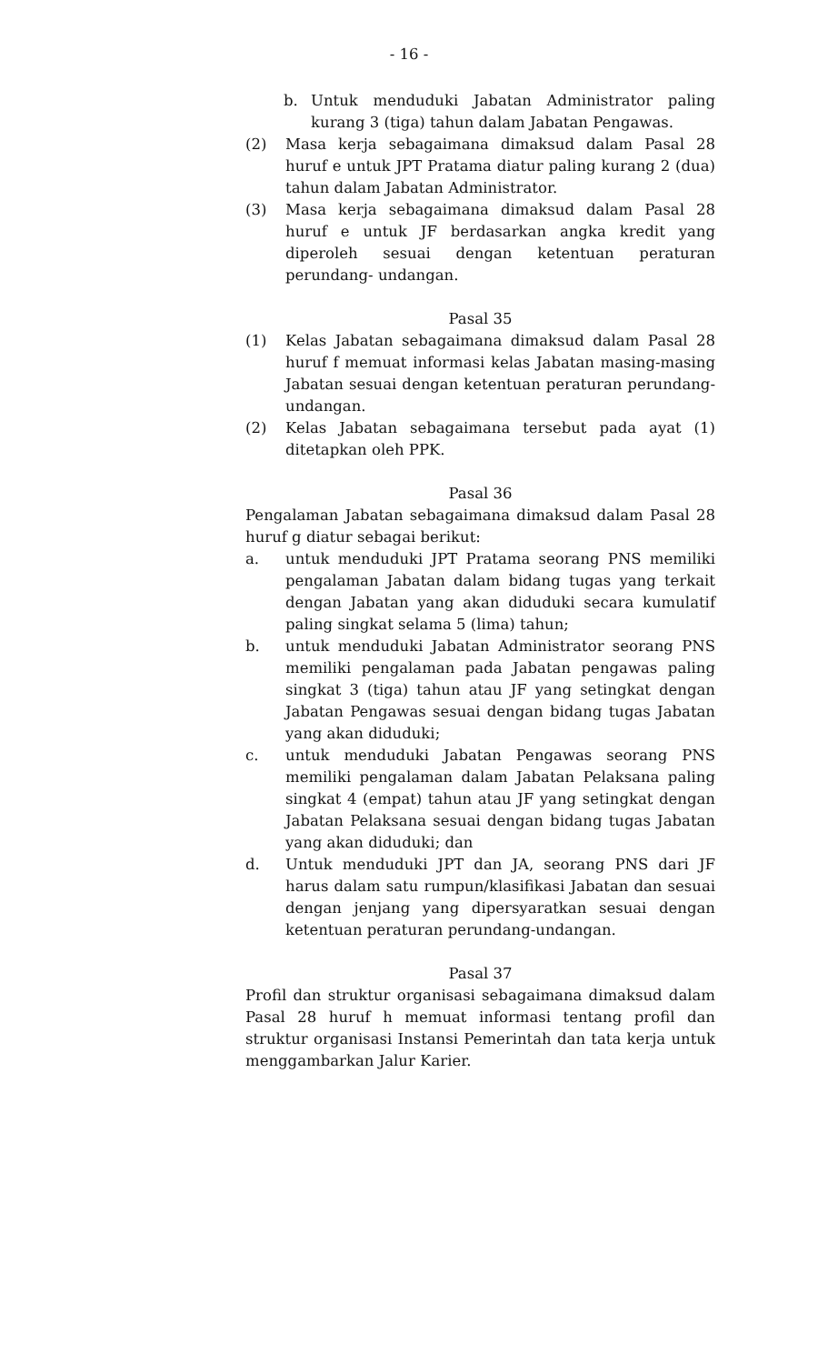- 16 -
b. Untuk menduduki Jabatan Administrator paling kurang 3 (tiga) tahun dalam Jabatan Pengawas.
(2) Masa kerja sebagaimana dimaksud dalam Pasal 28 huruf e untuk JPT Pratama diatur paling kurang 2 (dua) tahun dalam Jabatan Administrator.
(3) Masa kerja sebagaimana dimaksud dalam Pasal 28 huruf e untuk JF berdasarkan angka kredit yang diperoleh sesuai dengan ketentuan peraturan perundang- undangan.
Pasal 35
(1) Kelas Jabatan sebagaimana dimaksud dalam Pasal 28 huruf f memuat informasi kelas Jabatan masing-masing Jabatan sesuai dengan ketentuan peraturan perundang-undangan.
(2) Kelas Jabatan sebagaimana tersebut pada ayat (1) ditetapkan oleh PPK.
Pasal 36
Pengalaman Jabatan sebagaimana dimaksud dalam Pasal 28 huruf g diatur sebagai berikut:
a. untuk menduduki JPT Pratama seorang PNS memiliki pengalaman Jabatan dalam bidang tugas yang terkait dengan Jabatan yang akan diduduki secara kumulatif paling singkat selama 5 (lima) tahun;
b. untuk menduduki Jabatan Administrator seorang PNS memiliki pengalaman pada Jabatan pengawas paling singkat 3 (tiga) tahun atau JF yang setingkat dengan Jabatan Pengawas sesuai dengan bidang tugas Jabatan yang akan diduduki;
c. untuk menduduki Jabatan Pengawas seorang PNS memiliki pengalaman dalam Jabatan Pelaksana paling singkat 4 (empat) tahun atau JF yang setingkat dengan Jabatan Pelaksana sesuai dengan bidang tugas Jabatan yang akan diduduki; dan
d. Untuk menduduki JPT dan JA, seorang PNS dari JF harus dalam satu rumpun/klasifikasi Jabatan dan sesuai dengan jenjang yang dipersyaratkan sesuai dengan ketentuan peraturan perundang-undangan.
Pasal 37
Profil dan struktur organisasi sebagaimana dimaksud dalam Pasal 28 huruf h memuat informasi tentang profil dan struktur organisasi Instansi Pemerintah dan tata kerja untuk menggambarkan Jalur Karier.